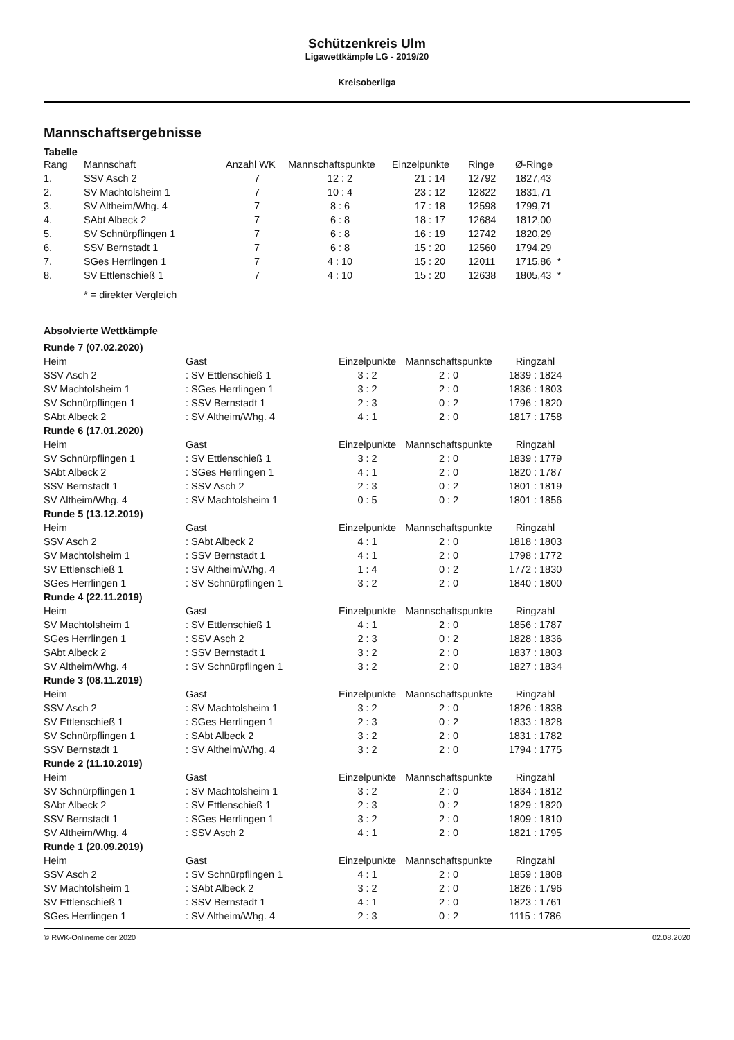Schützenkreis Ulm
Ligawettkämpfe LG - 2019/20
Kreisoberliga
Mannschaftsergebnisse
Tabelle
| Rang | Mannschaft | Anzahl WK | Mannschaftspunkte | Einzelpunkte | Ringe | Ø-Ringe |
| --- | --- | --- | --- | --- | --- | --- |
| 1. | SSV Asch 2 | 7 | 12 : 2 | 21 : 14 | 12792 | 1827,43 |
| 2. | SV Machtolsheim 1 | 7 | 10 : 4 | 23 : 12 | 12822 | 1831,71 |
| 3. | SV Altheim/Whg. 4 | 7 | 8 : 6 | 17 : 18 | 12598 | 1799,71 |
| 4. | SAbt Albeck 2 | 7 | 6 : 8 | 18 : 17 | 12684 | 1812,00 |
| 5. | SV Schnürpflingen 1 | 7 | 6 : 8 | 16 : 19 | 12742 | 1820,29 |
| 6. | SSV Bernstadt 1 | 7 | 6 : 8 | 15 : 20 | 12560 | 1794,29 |
| 7. | SGes Herrlingen 1 | 7 | 4 : 10 | 15 : 20 | 12011 | 1715,86 * |
| 8. | SV Ettlenschieß 1 | 7 | 4 : 10 | 15 : 20 | 12638 | 1805,43 * |
* = direkter Vergleich
Absolvierte Wettkämpfe
| Runde 7 (07.02.2020) | | | | |
| Heim | Gast | Einzelpunkte | Mannschaftspunkte | Ringzahl |
| SSV Asch 2 | : SV Ettlenschieß 1 | 3 : 2 | 2 : 0 | 1839 : 1824 |
| SV Machtolsheim 1 | : SGes Herrlingen 1 | 3 : 2 | 2 : 0 | 1836 : 1803 |
| SV Schnürpflingen 1 | : SSV Bernstadt 1 | 2 : 3 | 0 : 2 | 1796 : 1820 |
| SAbt Albeck 2 | : SV Altheim/Whg. 4 | 4 : 1 | 2 : 0 | 1817 : 1758 |
| Runde 6 (17.01.2020) | | | | |
| Heim | Gast | Einzelpunkte | Mannschaftspunkte | Ringzahl |
| SV Schnürpflingen 1 | : SV Ettlenschieß 1 | 3 : 2 | 2 : 0 | 1839 : 1779 |
| SAbt Albeck 2 | : SGes Herrlingen 1 | 4 : 1 | 2 : 0 | 1820 : 1787 |
| SSV Bernstadt 1 | : SSV Asch 2 | 2 : 3 | 0 : 2 | 1801 : 1819 |
| SV Altheim/Whg. 4 | : SV Machtolsheim 1 | 0 : 5 | 0 : 2 | 1801 : 1856 |
| Runde 5 (13.12.2019) | | | | |
| Heim | Gast | Einzelpunkte | Mannschaftspunkte | Ringzahl |
| SSV Asch 2 | : SAbt Albeck 2 | 4 : 1 | 2 : 0 | 1818 : 1803 |
| SV Machtolsheim 1 | : SSV Bernstadt 1 | 4 : 1 | 2 : 0 | 1798 : 1772 |
| SV Ettlenschieß 1 | : SV Altheim/Whg. 4 | 1 : 4 | 0 : 2 | 1772 : 1830 |
| SGes Herrlingen 1 | : SV Schnürpflingen 1 | 3 : 2 | 2 : 0 | 1840 : 1800 |
| Runde 4 (22.11.2019) | | | | |
| Heim | Gast | Einzelpunkte | Mannschaftspunkte | Ringzahl |
| SV Machtolsheim 1 | : SV Ettlenschieß 1 | 4 : 1 | 2 : 0 | 1856 : 1787 |
| SGes Herrlingen 1 | : SSV Asch 2 | 2 : 3 | 0 : 2 | 1828 : 1836 |
| SAbt Albeck 2 | : SSV Bernstadt 1 | 3 : 2 | 2 : 0 | 1837 : 1803 |
| SV Altheim/Whg. 4 | : SV Schnürpflingen 1 | 3 : 2 | 2 : 0 | 1827 : 1834 |
| Runde 3 (08.11.2019) | | | | |
| Heim | Gast | Einzelpunkte | Mannschaftspunkte | Ringzahl |
| SSV Asch 2 | : SV Machtolsheim 1 | 3 : 2 | 2 : 0 | 1826 : 1838 |
| SV Ettlenschieß 1 | : SGes Herrlingen 1 | 2 : 3 | 0 : 2 | 1833 : 1828 |
| SV Schnürpflingen 1 | : SAbt Albeck 2 | 3 : 2 | 2 : 0 | 1831 : 1782 |
| SSV Bernstadt 1 | : SV Altheim/Whg. 4 | 3 : 2 | 2 : 0 | 1794 : 1775 |
| Runde 2 (11.10.2019) | | | | |
| Heim | Gast | Einzelpunkte | Mannschaftspunkte | Ringzahl |
| SV Schnürpflingen 1 | : SV Machtolsheim 1 | 3 : 2 | 2 : 0 | 1834 : 1812 |
| SAbt Albeck 2 | : SV Ettlenschieß 1 | 2 : 3 | 0 : 2 | 1829 : 1820 |
| SSV Bernstadt 1 | : SGes Herrlingen 1 | 3 : 2 | 2 : 0 | 1809 : 1810 |
| SV Altheim/Whg. 4 | : SSV Asch 2 | 4 : 1 | 2 : 0 | 1821 : 1795 |
| Runde 1 (20.09.2019) | | | | |
| Heim | Gast | Einzelpunkte | Mannschaftspunkte | Ringzahl |
| SSV Asch 2 | : SV Schnürpflingen 1 | 4 : 1 | 2 : 0 | 1859 : 1808 |
| SV Machtolsheim 1 | : SAbt Albeck 2 | 3 : 2 | 2 : 0 | 1826 : 1796 |
| SV Ettlenschieß 1 | : SSV Bernstadt 1 | 4 : 1 | 2 : 0 | 1823 : 1761 |
| SGes Herrlingen 1 | : SV Altheim/Whg. 4 | 2 : 3 | 0 : 2 | 1115 : 1786 |
© RWK-Onlinemelder 2020 02.08.2020